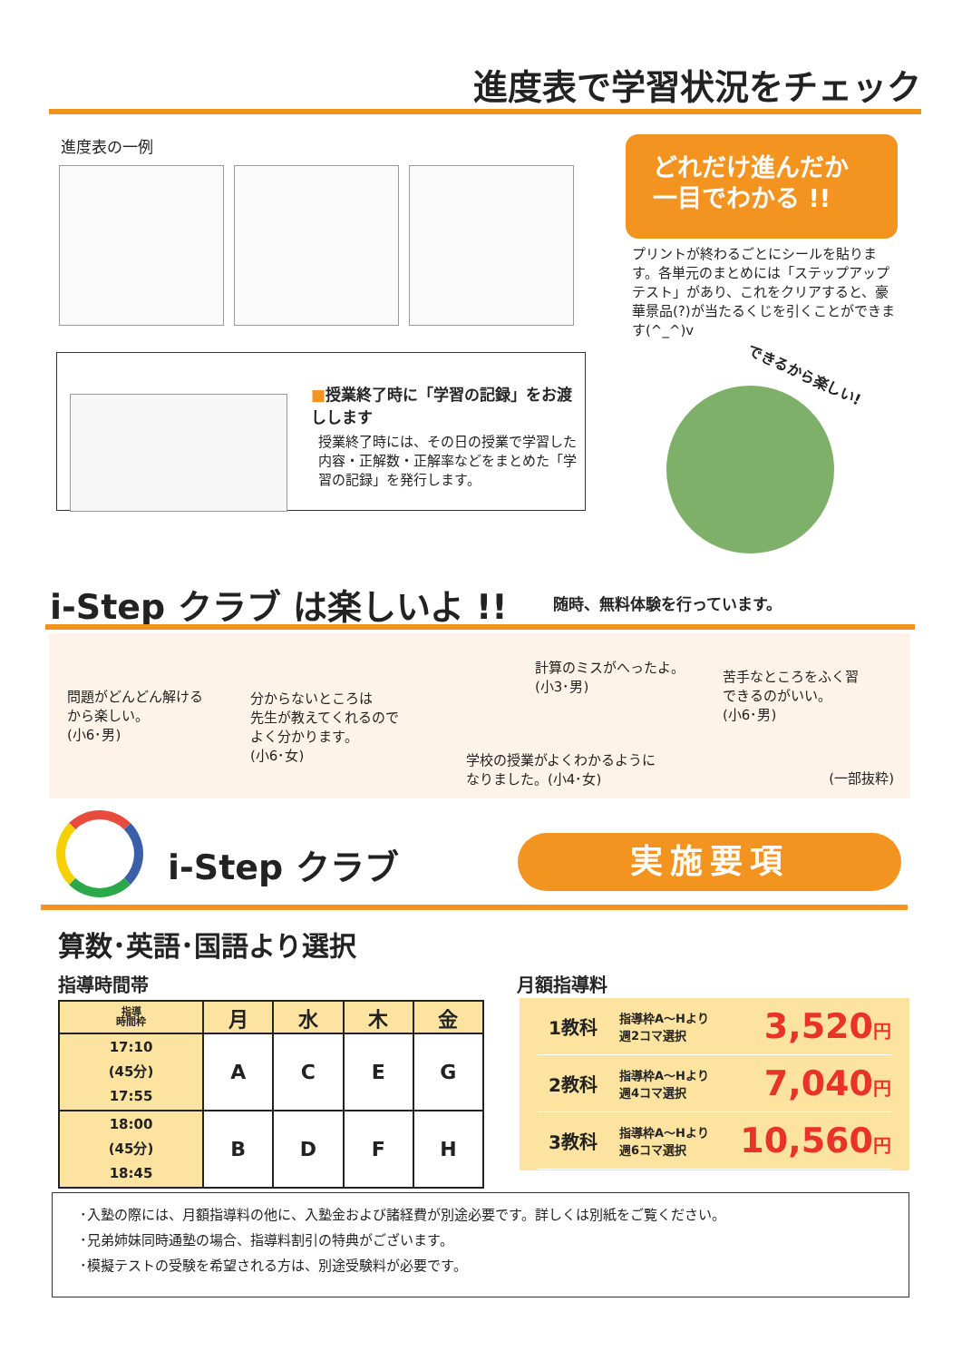進度表で学習状況をチェック
進度表の一例
どれだけ進んだか
一目でわかる !!
プリントが終わるごとにシールを貼ります。各単元のまとめには「ステップアップテスト」があり、これをクリアすると、豪華景品(?)が当たるくじを引くことができます(^_^)v
■授業終了時に「学習の記録」をお渡しします
授業終了時には、その日の授業で学習した内容・正解数・正解率などをまとめた「学習の記録」を発行します。
できるから楽しい!
i-Step クラブ は楽しいよ !! 随時、無料体験を行っています。
問題がどんどん解ける
から楽しい。
(小6･男)
分からないところは
先生が教えてくれるので
よく分かります。
(小6･女)
計算のミスがへったよ。
(小3･男)
苦手なところをふく習
できるのがいい。
(小6･男)
学校の授業がよくわかるように
なりました。(小4･女)
(一部抜粋)
i-Step クラブ 実施要項
算数･英語･国語より選択
指導時間帯 月額指導料
| 指導 時間枠 | 月 | 水 | 木 | 金 |
| --- | --- | --- | --- | --- |
| 17:10 (45分) 17:55 | A | C | E | G |
| 18:00 (45分) 18:45 | B | D | F | H |
1教科 指導枠A～Hより
週2コマ選択 3,520円
2教科 指導枠A～Hより
週4コマ選択 7,040円
3教科 指導枠A～Hより
週6コマ選択 10,560円
･入塾の際には、月額指導料の他に、入塾金および諸経費が別途必要です。詳しくは別紙をご覧ください。
･兄弟姉妹同時通塾の場合、指導料割引の特典がございます。
･模擬テストの受験を希望される方は、別途受験料が必要です。